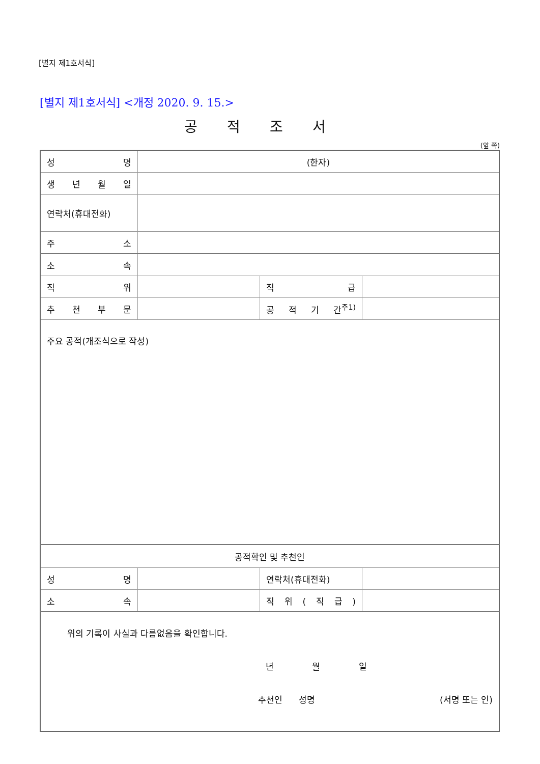[별지 제1호서식]
[별지 제1호서식] <개정 2020. 9. 15.>
공적조서
(앞 쪽)
| 성 명 | (한자) | | |
| 생 년 월 일 | | | |
| 연락처(휴대전화) | | | |
| 주 소 | | | |
| 소 속 | | | |
| 직 위 | | 직 급 | |
| 추 천 부 문 | | 공 적 기 간<sup>주1)</sup> | |
| 주요 공적(개조식으로 작성) | | | |
| 공적확인 및 추천인 | | | |
| 성 명 | | 연락처(휴대전화) | |
| 소 속 | | 직 위 ( 직 급 ) | |
| 위의 기록이 사실과 다름없음을 확인합니다. 년 월 일 추천인 성명 (서명 또는 인) | | | |